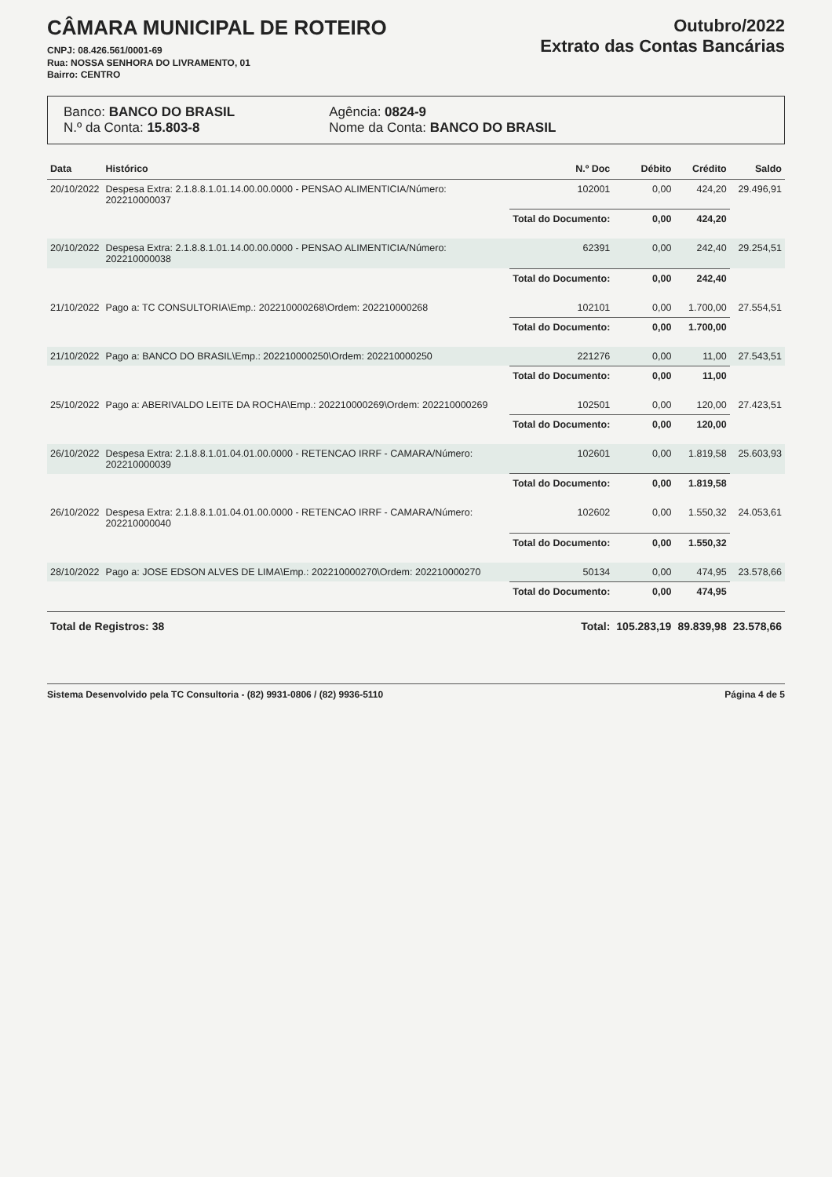CÂMARA MUNICIPAL DE ROTEIRO
CNPJ: 08.426.561/0001-69
Rua: NOSSA SENHORA DO LIVRAMENTO, 01
Bairro: CENTRO
Outubro/2022
Extrato das Contas Bancárias
Banco: BANCO DO BRASIL
N.º da Conta: 15.803-8
Agência: 0824-9
Nome da Conta: BANCO DO BRASIL
| Data | Histórico | N.º Doc | Débito | Crédito | Saldo |
| --- | --- | --- | --- | --- | --- |
| 20/10/2022 | Despesa Extra: 2.1.8.8.1.01.14.00.00.0000 - PENSAO ALIMENTICIA/Número: 202210000037 | 102001 | 0,00 | 424,20 | 29.496,91 |
| | | Total do Documento: | 0,00 | 424,20 | |
| 20/10/2022 | Despesa Extra: 2.1.8.8.1.01.14.00.00.0000 - PENSAO ALIMENTICIA/Número: 202210000038 | 62391 | 0,00 | 242,40 | 29.254,51 |
| | | Total do Documento: | 0,00 | 242,40 | |
| 21/10/2022 | Pago a: TC CONSULTORIA\Emp.: 202210000268\Ordem: 202210000268 | 102101 | 0,00 | 1.700,00 | 27.554,51 |
| | | Total do Documento: | 0,00 | 1.700,00 | |
| 21/10/2022 | Pago a: BANCO DO BRASIL\Emp.: 202210000250\Ordem: 202210000250 | 221276 | 0,00 | 11,00 | 27.543,51 |
| | | Total do Documento: | 0,00 | 11,00 | |
| 25/10/2022 | Pago a: ABERIVALDO LEITE DA ROCHA\Emp.: 202210000269\Ordem: 202210000269 | 102501 | 0,00 | 120,00 | 27.423,51 |
| | | Total do Documento: | 0,00 | 120,00 | |
| 26/10/2022 | Despesa Extra: 2.1.8.8.1.01.04.01.00.0000 - RETENCAO IRRF - CAMARA/Número: 202210000039 | 102601 | 0,00 | 1.819,58 | 25.603,93 |
| | | Total do Documento: | 0,00 | 1.819,58 | |
| 26/10/2022 | Despesa Extra: 2.1.8.8.1.01.04.01.00.0000 - RETENCAO IRRF - CAMARA/Número: 202210000040 | 102602 | 0,00 | 1.550,32 | 24.053,61 |
| | | Total do Documento: | 0,00 | 1.550,32 | |
| 28/10/2022 | Pago a: JOSE EDSON ALVES DE LIMA\Emp.: 202210000270\Ordem: 202210000270 | 50134 | 0,00 | 474,95 | 23.578,66 |
| | | Total do Documento: | 0,00 | 474,95 | |
| Total de Registros: 38 | | Total: | 105.283,19 | 89.839,98 | 23.578,66 |
Sistema Desenvolvido pela TC Consultoria - (82) 9931-0806 / (82) 9936-5110 Página 4 de 5